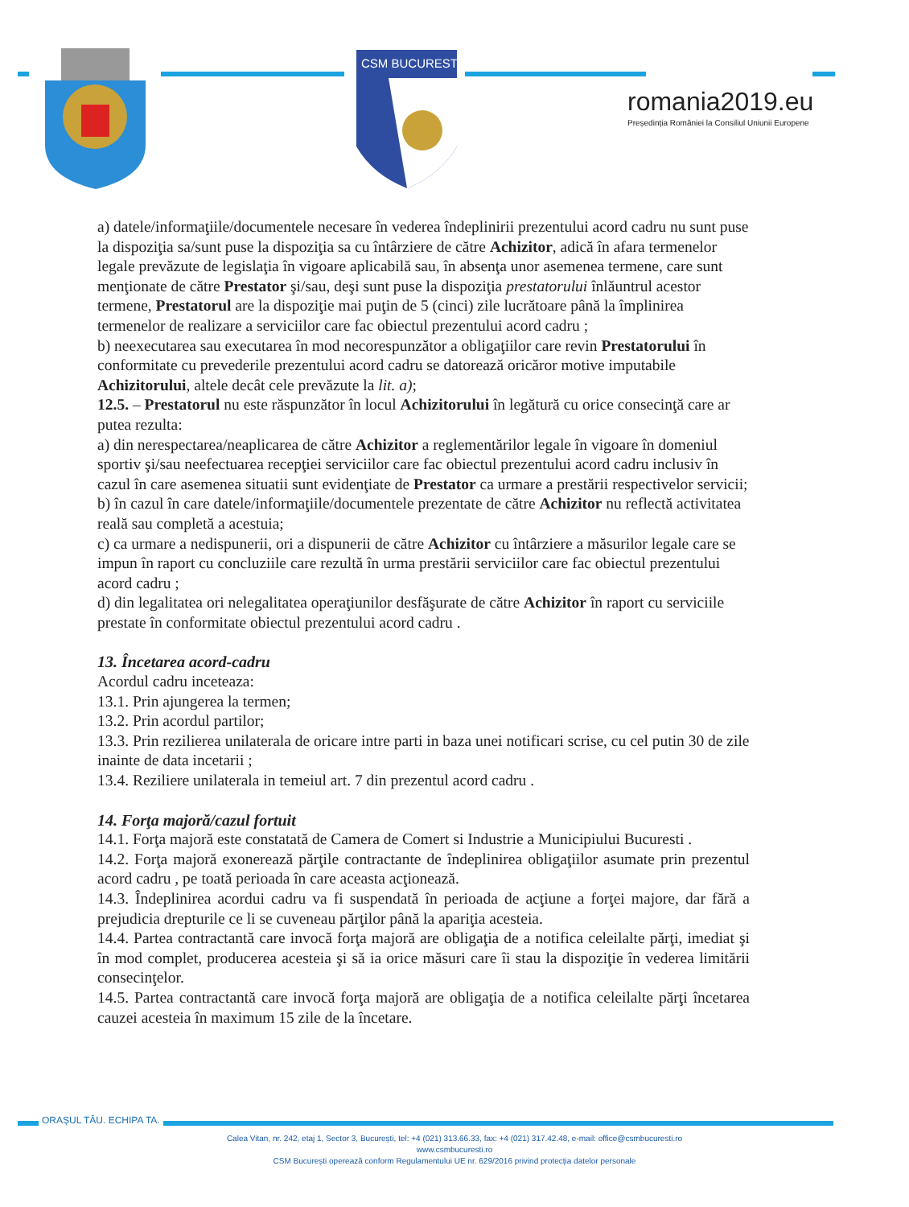CSM BUCURESTI
romania2019.eu
Președinția României la Consiliul Uniunii Europene
a) datele/informaţiile/documentele necesare în vederea îndeplinirii prezentului acord cadru nu sunt puse la dispoziţia sa/sunt puse la dispoziţia sa cu întârziere de către Achizitor, adică în afara termenelor legale prevăzute de legislaţia în vigoare aplicabilă sau, în absenţa unor asemenea termene, care sunt menţionate de către Prestator şi/sau, deşi sunt puse la dispoziţia prestatorului înlăuntrul acestor termene, Prestatorul are la dispoziţie mai puţin de 5 (cinci) zile lucrătoare până la împlinirea termenelor de realizare a serviciilor care fac obiectul prezentului acord cadru ;
b) neexecutarea sau executarea în mod necorespunzător a obligaţiilor care revin Prestatorului în conformitate cu prevederile prezentului acord cadru se datorează oricăror motive imputabile Achizitorului, altele decât cele prevăzute la lit. a);
12.5. – Prestatorul nu este răspunzător în locul Achizitorului în legătură cu orice consecinţă care ar putea rezulta:
a) din nerespectarea/neaplicarea de către Achizitor a reglementărilor legale în vigoare în domeniul sportiv şi/sau neefectuarea recepţiei serviciilor care fac obiectul prezentului acord cadru inclusiv în cazul în care asemenea situatii sunt evidenţiate de Prestator ca urmare a prestării respectivelor servicii;
b) în cazul în care datele/informaţiile/documentele prezentate de către Achizitor nu reflectă activitatea reală sau completă a acestuia;
c) ca urmare a nedispunerii, ori a dispunerii de către Achizitor cu întârziere a măsurilor legale care se impun în raport cu concluziile care rezultă în urma prestării serviciilor care fac obiectul prezentului acord cadru ;
d) din legalitatea ori nelegalitatea operaţiunilor desfăşurate de către Achizitor în raport cu serviciile prestate în conformitate obiectul prezentului acord cadru .
13. Încetarea acord-cadru
Acordul cadru inceteaza:
13.1. Prin ajungerea la termen;
13.2. Prin acordul partilor;
13.3. Prin rezilierea unilaterala de oricare intre parti in baza unei notificari scrise, cu cel putin 30 de zile inainte de data incetarii ;
13.4. Reziliere unilaterala in temeiul art. 7 din prezentul acord cadru .
14. Forţa majoră/cazul fortuit
14.1. Forţa majoră este constatată de Camera de Comert si Industrie a Municipiului Bucuresti .
14.2. Forţa majoră exonerează părţile contractante de îndeplinirea obligaţiilor asumate prin prezentul acord cadru , pe toată perioada în care aceasta acţionează.
14.3. Îndeplinirea acordui cadru va fi suspendată în perioada de acţiune a forţei majore, dar fără a prejudicia drepturile ce li se cuveneau părţilor până la apariţia acesteia.
14.4. Partea contractantă care invocă forţa majoră are obligaţia de a notifica celeilalte părţi, imediat şi în mod complet, producerea acesteia şi să ia orice măsuri care îi stau la dispoziţie în vederea limitării consecinţelor.
14.5. Partea contractantă care invocă forţa majoră are obligaţia de a notifica celeilalte părţi încetarea cauzei acesteia în maximum 15 zile de la încetare.
ORAȘUL TĂU. ECHIPA TA.
Calea Vitan, nr. 242, etaj 1, Sector 3, București, tel: +4 (021) 313.66.33, fax: +4 (021) 317.42.48, e-mail: office@csmbucuresti.ro
www.csmbucuresti.ro
CSM București operează conform Regulamentului UE nr. 629/2016 privind protecția datelor personale